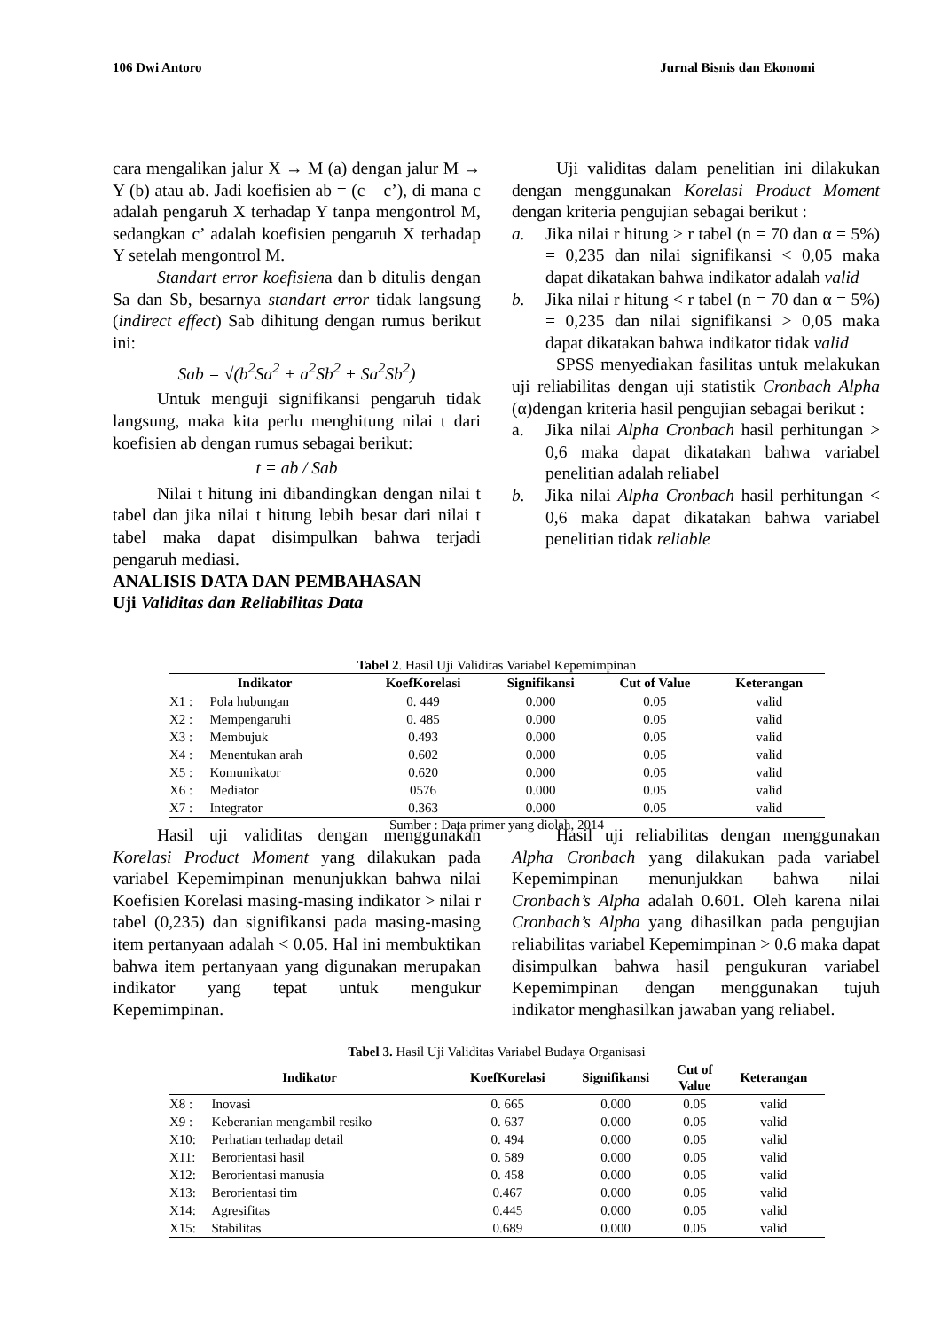106 Dwi Antoro Jurnal Bisnis dan Ekonomi
cara mengalikan jalur X → M (a) dengan jalur M → Y (b) atau ab. Jadi koefisien ab = (c – c’), di mana c adalah pengaruh X terhadap Y tanpa mengontrol M, sedangkan c’ adalah koefisien pengaruh X terhadap Y setelah mengontrol M.
Standart error koefisiena dan b ditulis dengan Sa dan Sb, besarnya standart error tidak langsung (indirect effect) Sab dihitung dengan rumus berikut ini:
Sab = √(b<sup>2</sup>Sa<sup>2</sup> + a<sup>2</sup>Sb<sup>2</sup> + Sa<sup>2</sup>Sb<sup>2</sup>)
Untuk menguji signifikansi pengaruh tidak langsung, maka kita perlu menghitung nilai t dari koefisien ab dengan rumus sebagai berikut:
t = ab / Sab
Nilai t hitung ini dibandingkan dengan nilai t tabel dan jika nilai t hitung lebih besar dari nilai t tabel maka dapat disimpulkan bahwa terjadi pengaruh mediasi.
ANALISIS DATA DAN PEMBAHASAN
Uji Validitas dan Reliabilitas Data
Uji validitas dalam penelitian ini dilakukan dengan menggunakan Korelasi Product Moment dengan kriteria pengujian sebagai berikut :
a. Jika nilai r hitung > r tabel (n = 70 dan α = 5%) = 0,235 dan nilai signifikansi < 0,05 maka dapat dikatakan bahwa indikator adalah valid
b. Jika nilai r hitung < r tabel (n = 70 dan α = 5%) = 0,235 dan nilai signifikansi > 0,05 maka dapat dikatakan bahwa indikator tidak valid
SPSS menyediakan fasilitas untuk melakukan uji reliabilitas dengan uji statistik Cronbach Alpha (α)dengan kriteria hasil pengujian sebagai berikut :
a. Jika nilai Alpha Cronbach hasil perhitungan > 0,6 maka dapat dikatakan bahwa variabel penelitian adalah reliabel
b. Jika nilai Alpha Cronbach hasil perhitungan < 0,6 maka dapat dikatakan bahwa variabel penelitian tidak reliable
Tabel 2. Hasil Uji Validitas Variabel Kepemimpinan
| Indikator | | KoefKorelasi | Signifikansi | Cut of Value | Keterangan |
| --- | --- | --- | --- | --- | --- |
| X1 : | Pola hubungan | 0. 449 | 0.000 | 0.05 | valid |
| X2 : | Mempengaruhi | 0. 485 | 0.000 | 0.05 | valid |
| X3 : | Membujuk | 0.493 | 0.000 | 0.05 | valid |
| X4 : | Menentukan arah | 0.602 | 0.000 | 0.05 | valid |
| X5 : | Komunikator | 0.620 | 0.000 | 0.05 | valid |
| X6 : | Mediator | 0576 | 0.000 | 0.05 | valid |
| X7 : | Integrator | 0.363 | 0.000 | 0.05 | valid |
Sumber : Data primer yang diolah, 2014
Hasil uji validitas dengan menggunakan Korelasi Product Moment yang dilakukan pada variabel Kepemimpinan menunjukkan bahwa nilai Koefisien Korelasi masing-masing indikator > nilai r tabel (0,235) dan signifikansi pada masing-masing item pertanyaan adalah < 0.05. Hal ini membuktikan bahwa item pertanyaan yang digunakan merupakan indikator yang tepat untuk mengukur Kepemimpinan.
Hasil uji reliabilitas dengan menggunakan Alpha Cronbach yang dilakukan pada variabel Kepemimpinan menunjukkan bahwa nilai Cronbach’s Alpha adalah 0.601. Oleh karena nilai Cronbach’s Alpha yang dihasilkan pada pengujian reliabilitas variabel Kepemimpinan > 0.6 maka dapat disimpulkan bahwa hasil pengukuran variabel Kepemimpinan dengan menggunakan tujuh indikator menghasilkan jawaban yang reliabel.
Tabel 3. Hasil Uji Validitas Variabel Budaya Organisasi
| Indikator | | KoefKorelasi | Signifikansi | Cut of Value | Keterangan |
| --- | --- | --- | --- | --- | --- |
| X8 : | Inovasi | 0. 665 | 0.000 | 0.05 | valid |
| X9 : | Keberanian mengambil resiko | 0. 637 | 0.000 | 0.05 | valid |
| X10: | Perhatian terhadap detail | 0. 494 | 0.000 | 0.05 | valid |
| X11: | Berorientasi hasil | 0. 589 | 0.000 | 0.05 | valid |
| X12: | Berorientasi manusia | 0. 458 | 0.000 | 0.05 | valid |
| X13: | Berorientasi tim | 0.467 | 0.000 | 0.05 | valid |
| X14: | Agresifitas | 0.445 | 0.000 | 0.05 | valid |
| X15: | Stabilitas | 0.689 | 0.000 | 0.05 | valid |